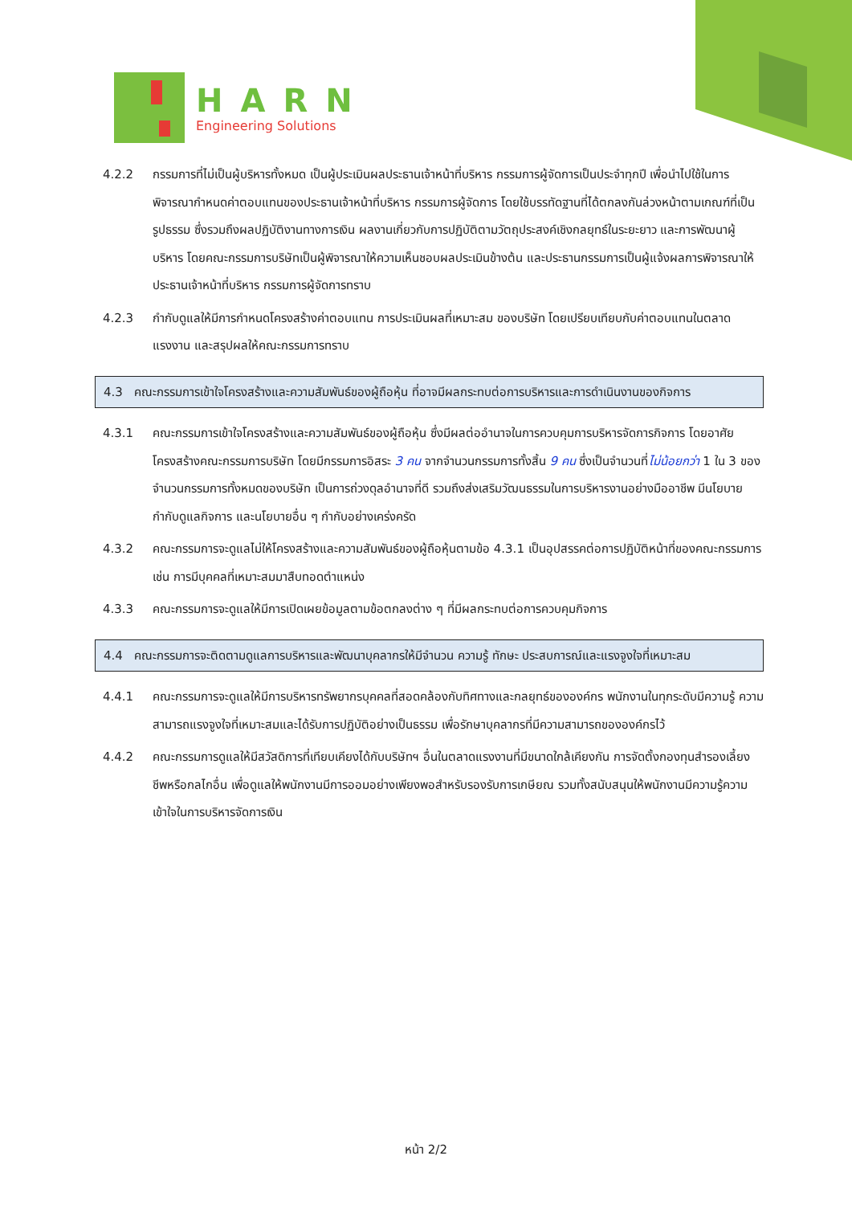HARN
Engineering Solutions
4.2.2 กรรมการที่ไม่เป็นผู้บริหารทั้งหมด เป็นผู้ประเมินผลประธานเจ้าหน้าที่บริหาร กรรมการผู้จัดการเป็นประจำทุกปี เพื่อนำไปใช้ในการพิจารณากำหนดค่าตอบแทนของประธานเจ้าหน้าที่บริหาร กรรมการผู้จัดการ โดยใช้บรรทัดฐานที่ได้ตกลงกันล่วงหน้าตามเกณฑ์ที่เป็นรูปธรรม ซึ่งรวมถึงผลปฏิบัติงานทางการเงิน ผลงานเกี่ยวกับการปฏิบัติตามวัตถุประสงค์เชิงกลยุทธ์ในระยะยาว และการพัฒนาผู้บริหาร โดยคณะกรรมการบริษัทเป็นผู้พิจารณาให้ความเห็นชอบผลประเมินข้างต้น และประธานกรรมการเป็นผู้แจ้งผลการพิจารณาให้ประธานเจ้าหน้าที่บริหาร กรรมการผู้จัดการทราบ
4.2.3 กำกับดูแลให้มีการกำหนดโครงสร้างค่าตอบแทน การประเมินผลที่เหมาะสม ของบริษัท โดยเปรียบเทียบกับค่าตอบแทนในตลาดแรงงาน และสรุปผลให้คณะกรรมการทราบ
4.3 คณะกรรมการเข้าใจโครงสร้างและความสัมพันธ์ของผู้ถือหุ้น ที่อาจมีผลกระทบต่อการบริหารและการดำเนินงานของกิจการ
4.3.1 คณะกรรมการเข้าใจโครงสร้างและความสัมพันธ์ของผู้ถือหุ้น ซึ่งมีผลต่ออำนาจในการควบคุมการบริหารจัดการกิจการ โดยอาศัยโครงสร้างคณะกรรมการบริษัท โดยมีกรรมการอิสระ 3 คน จากจำนวนกรรมการทั้งสิ้น 9 คน ซึ่งเป็นจำนวนที่ไม่น้อยกว่า 1 ใน 3 ของจำนวนกรรมการทั้งหมดของบริษัท เป็นการถ่วงดุลอำนาจที่ดี รวมถึงส่งเสริมวัฒนธรรมในการบริหารงานอย่างมืออาชีพ มีนโยบายกำกับดูแลกิจการ และนโยบายอื่น ๆ กำกับอย่างเคร่งครัด
4.3.2 คณะกรรมการจะดูแลไม่ให้โครงสร้างและความสัมพันธ์ของผู้ถือหุ้นตามข้อ 4.3.1 เป็นอุปสรรคต่อการปฏิบัติหน้าที่ของคณะกรรมการ เช่น การมีบุคคลที่เหมาะสมมาสืบทอดตำแหน่ง
4.3.3 คณะกรรมการจะดูแลให้มีการเปิดเผยข้อมูลตามข้อตกลงต่าง ๆ ที่มีผลกระทบต่อการควบคุมกิจการ
4.4 คณะกรรมการจะติดตามดูแลการบริหารและพัฒนาบุคลากรให้มีจำนวน ความรู้ ทักษะ ประสบการณ์และแรงจูงใจที่เหมาะสม
4.4.1 คณะกรรมการจะดูแลให้มีการบริหารทรัพยากรบุคคลที่สอดคล้องกับทิศทางและกลยุทธ์ขององค์กร พนักงานในทุกระดับมีความรู้ ความสามารถแรงจูงใจที่เหมาะสมและได้รับการปฏิบัติอย่างเป็นธรรม เพื่อรักษาบุคลากรที่มีความสามารถขององค์กรไว้
4.4.2 คณะกรรมการดูแลให้มีสวัสดิการที่เทียบเคียงได้กับบริษัทฯ อื่นในตลาดแรงงานที่มีขนาดใกล้เคียงกัน การจัดตั้งกองทุนสำรองเลี้ยงชีพหรือกลไกอื่น เพื่อดูแลให้พนักงานมีการออมอย่างเพียงพอสำหรับรองรับการเกษียณ รวมทั้งสนับสนุนให้พนักงานมีความรู้ความเข้าใจในการบริหารจัดการเงิน
หน้า 2/2